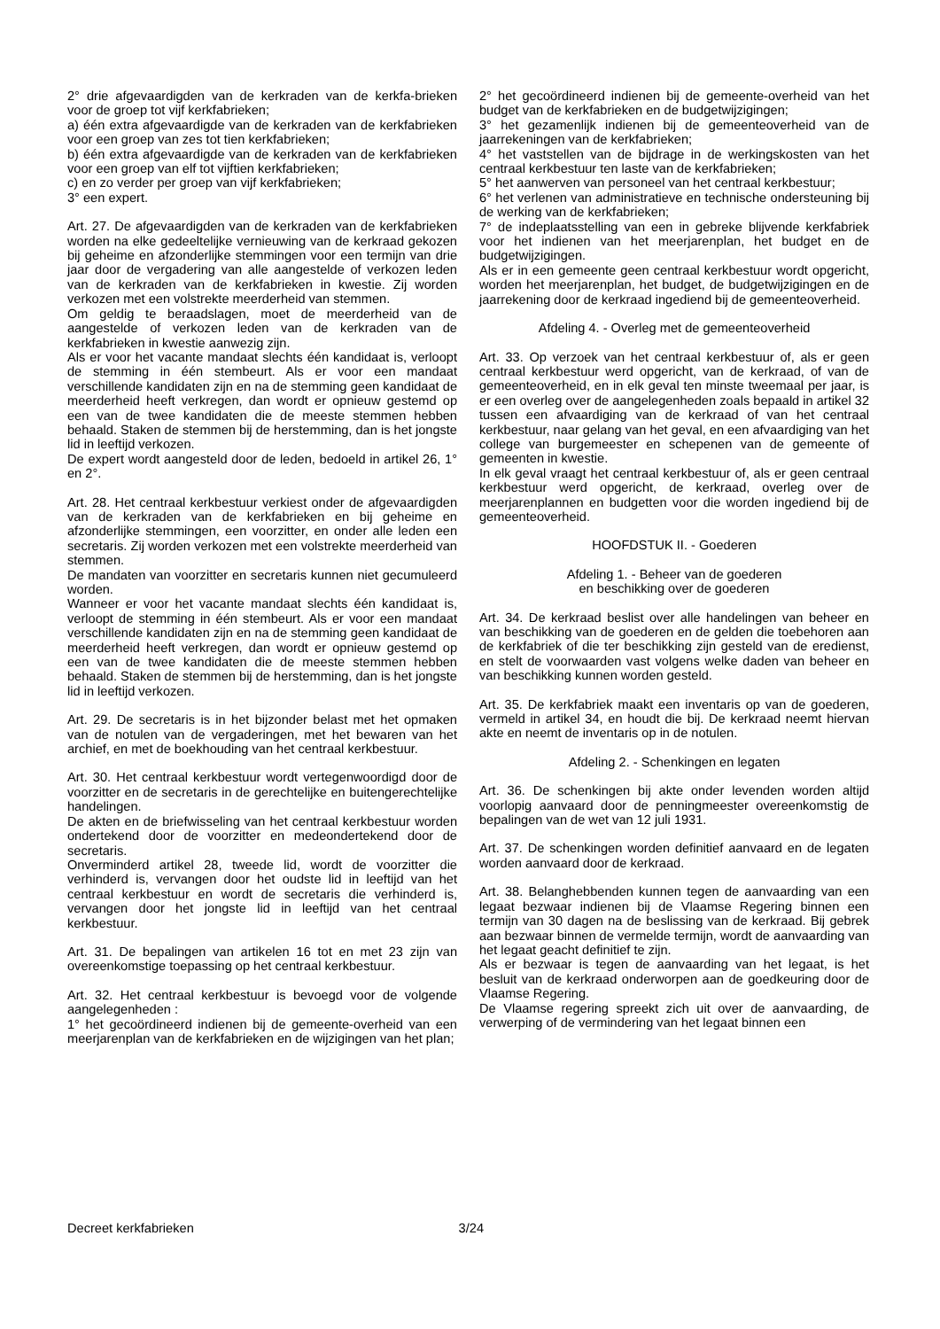2° drie afgevaardigden van de kerkraden van de kerkfa-brieken voor de groep tot vijf kerkfabrieken;
a) één extra afgevaardigde van de kerkraden van de kerkfabrieken voor een groep van zes tot tien kerkfabrieken;
b) één extra afgevaardigde van de kerkraden van de kerkfabrieken voor een groep van elf tot vijftien kerkfabrieken;
c) en zo verder per groep van vijf kerkfabrieken;
3° een expert.
Art. 27. De afgevaardigden van de kerkraden van de kerkfabrieken worden na elke gedeeltelijke vernieuwing van de kerkraad gekozen bij geheime en afzonderlijke stemmingen voor een termijn van drie jaar door de vergadering van alle aangestelde of verkozen leden van de kerkraden van de kerkfabrieken in kwestie. Zij worden verkozen met een volstrekte meerderheid van stemmen.
Om geldig te beraadslagen, moet de meerderheid van de aangestelde of verkozen leden van de kerkraden van de kerkfabrieken in kwestie aanwezig zijn.
Als er voor het vacante mandaat slechts één kandidaat is, verloopt de stemming in één stembeurt. Als er voor een mandaat verschillende kandidaten zijn en na de stemming geen kandidaat de meerderheid heeft verkregen, dan wordt er opnieuw gestemd op een van de twee kandidaten die de meeste stemmen hebben behaald. Staken de stemmen bij de herstemming, dan is het jongste lid in leeftijd verkozen.
De expert wordt aangesteld door de leden, bedoeld in artikel 26, 1° en 2°.
Art. 28. Het centraal kerkbestuur verkiest onder de afgevaardigden van de kerkraden van de kerkfabrieken en bij geheime en afzonderlijke stemmingen, een voorzitter, en onder alle leden een secretaris. Zij worden verkozen met een volstrekte meerderheid van stemmen.
De mandaten van voorzitter en secretaris kunnen niet gecumuleerd worden.
Wanneer er voor het vacante mandaat slechts één kandidaat is, verloopt de stemming in één stembeurt. Als er voor een mandaat verschillende kandidaten zijn en na de stemming geen kandidaat de meerderheid heeft verkregen, dan wordt er opnieuw gestemd op een van de twee kandidaten die de meeste stemmen hebben behaald. Staken de stemmen bij de herstemming, dan is het jongste lid in leeftijd verkozen.
Art. 29. De secretaris is in het bijzonder belast met het opmaken van de notulen van de vergaderingen, met het bewaren van het archief, en met de boekhouding van het centraal kerkbestuur.
Art. 30. Het centraal kerkbestuur wordt vertegenwoordigd door de voorzitter en de secretaris in de gerechtelijke en buitengerechtelijke handelingen.
De akten en de briefwisseling van het centraal kerkbestuur worden ondertekend door de voorzitter en medeondertekend door de secretaris.
Onverminderd artikel 28, tweede lid, wordt de voorzitter die verhinderd is, vervangen door het oudste lid in leeftijd van het centraal kerkbestuur en wordt de secretaris die verhinderd is, vervangen door het jongste lid in leeftijd van het centraal kerkbestuur.
Art. 31. De bepalingen van artikelen 16 tot en met 23 zijn van overeenkomstige toepassing op het centraal kerkbestuur.
Art. 32. Het centraal kerkbestuur is bevoegd voor de volgende aangelegenheden :
1° het gecoördineerd indienen bij de gemeente-overheid van een meerjarenplan van de kerkfabrieken en de wijzigingen van het plan;
2° het gecoördineerd indienen bij de gemeente-overheid van het budget van de kerkfabrieken en de budgetwijzigingen;
3° het gezamenlijk indienen bij de gemeenteoverheid van de jaarrekeningen van de kerkfabrieken;
4° het vaststellen van de bijdrage in de werkingskosten van het centraal kerkbestuur ten laste van de kerkfabrieken;
5° het aanwerven van personeel van het centraal kerkbestuur;
6° het verlenen van administratieve en technische ondersteuning bij de werking van de kerkfabrieken;
7° de indeplaatsstelling van een in gebreke blijvende kerkfabriek voor het indienen van het meerjarenplan, het budget en de budgetwijzigingen.
Als er in een gemeente geen centraal kerkbestuur wordt opgericht, worden het meerjarenplan, het budget, de budgetwijzigingen en de jaarrekening door de kerkraad ingediend bij de gemeenteoverheid.
Afdeling 4. - Overleg met de gemeenteoverheid
Art. 33. Op verzoek van het centraal kerkbestuur of, als er geen centraal kerkbestuur werd opgericht, van de kerkraad, of van de gemeenteoverheid, en in elk geval ten minste tweemaal per jaar, is er een overleg over de aangelegenheden zoals bepaald in artikel 32 tussen een afvaardiging van de kerkraad of van het centraal kerkbestuur, naar gelang van het geval, en een afvaardiging van het college van burgemeester en schepenen van de gemeente of gemeenten in kwestie.
In elk geval vraagt het centraal kerkbestuur of, als er geen centraal kerkbestuur werd opgericht, de kerkraad, overleg over de meerjarenplannen en budgetten voor die worden ingediend bij de gemeenteoverheid.
HOOFDSTUK II. - Goederen
Afdeling 1. - Beheer van de goederen
en beschikking over de goederen
Art. 34. De kerkraad beslist over alle handelingen van beheer en van beschikking van de goederen en de gelden die toebehoren aan de kerkfabriek of die ter beschikking zijn gesteld van de eredienst, en stelt de voorwaarden vast volgens welke daden van beheer en van beschikking kunnen worden gesteld.
Art. 35. De kerkfabriek maakt een inventaris op van de goederen, vermeld in artikel 34, en houdt die bij. De kerkraad neemt hiervan akte en neemt de inventaris op in de notulen.
Afdeling 2. - Schenkingen en legaten
Art. 36. De schenkingen bij akte onder levenden worden altijd voorlopig aanvaard door de penningmeester overeenkomstig de bepalingen van de wet van 12 juli 1931.
Art. 37. De schenkingen worden definitief aanvaard en de legaten worden aanvaard door de kerkraad.
Art. 38. Belanghebbenden kunnen tegen de aanvaarding van een legaat bezwaar indienen bij de Vlaamse Regering binnen een termijn van 30 dagen na de beslissing van de kerkraad. Bij gebrek aan bezwaar binnen de vermelde termijn, wordt de aanvaarding van het legaat geacht definitief te zijn.
Als er bezwaar is tegen de aanvaarding van het legaat, is het besluit van de kerkraad onderworpen aan de goedkeuring door de Vlaamse Regering.
De Vlaamse regering spreekt zich uit over de aanvaarding, de verwerping of de vermindering van het legaat binnen een
Decreet kerkfabrieken 3/24